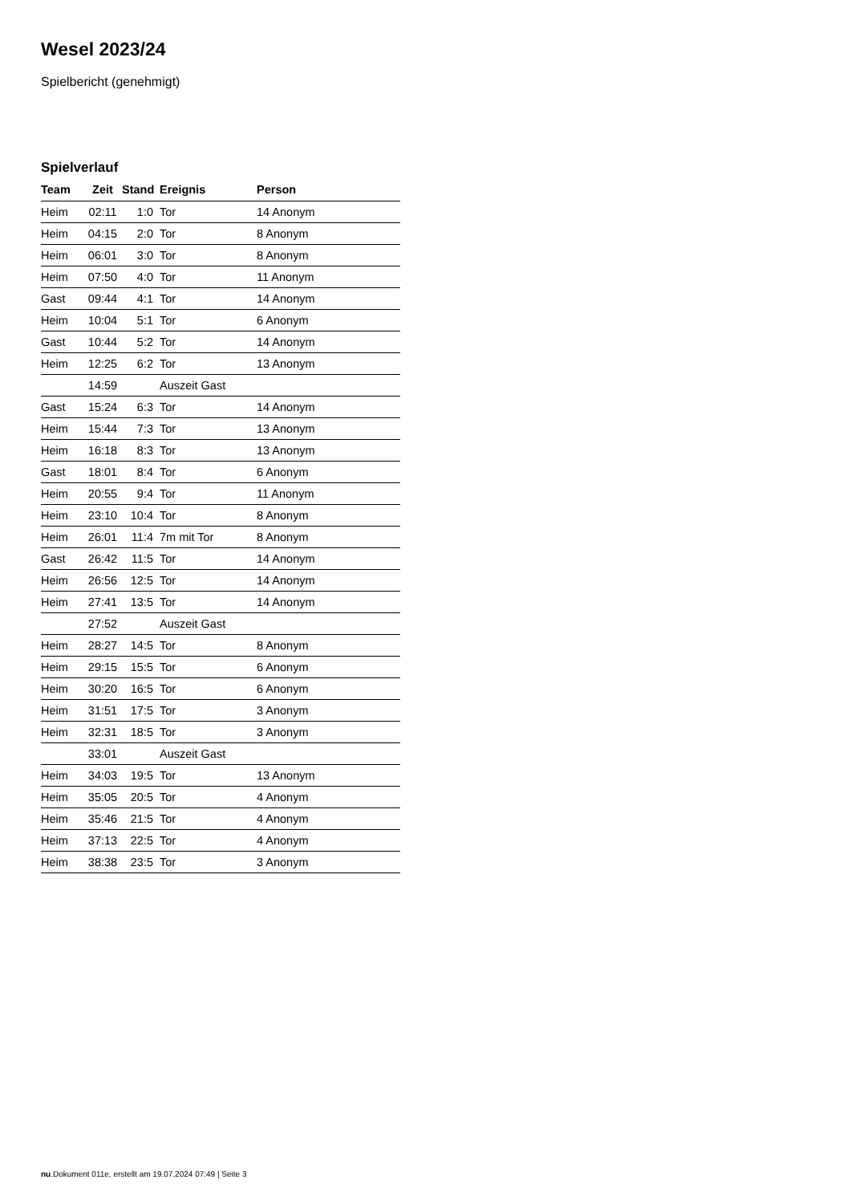Wesel 2023/24
Spielbericht (genehmigt)
Spielverlauf
| Team | Zeit | Stand | Ereignis | Person |
| --- | --- | --- | --- | --- |
| Heim | 02:11 | 1:0 | Tor | 14 Anonym |
| Heim | 04:15 | 2:0 | Tor | 8 Anonym |
| Heim | 06:01 | 3:0 | Tor | 8 Anonym |
| Heim | 07:50 | 4:0 | Tor | 11 Anonym |
| Gast | 09:44 | 4:1 | Tor | 14 Anonym |
| Heim | 10:04 | 5:1 | Tor | 6 Anonym |
| Gast | 10:44 | 5:2 | Tor | 14 Anonym |
| Heim | 12:25 | 6:2 | Tor | 13 Anonym |
| | 14:59 | | Auszeit Gast | |
| Gast | 15:24 | 6:3 | Tor | 14 Anonym |
| Heim | 15:44 | 7:3 | Tor | 13 Anonym |
| Heim | 16:18 | 8:3 | Tor | 13 Anonym |
| Gast | 18:01 | 8:4 | Tor | 6 Anonym |
| Heim | 20:55 | 9:4 | Tor | 11 Anonym |
| Heim | 23:10 | 10:4 | Tor | 8 Anonym |
| Heim | 26:01 | 11:4 | 7m mit Tor | 8 Anonym |
| Gast | 26:42 | 11:5 | Tor | 14 Anonym |
| Heim | 26:56 | 12:5 | Tor | 14 Anonym |
| Heim | 27:41 | 13:5 | Tor | 14 Anonym |
| | 27:52 | | Auszeit Gast | |
| Heim | 28:27 | 14:5 | Tor | 8 Anonym |
| Heim | 29:15 | 15:5 | Tor | 6 Anonym |
| Heim | 30:20 | 16:5 | Tor | 6 Anonym |
| Heim | 31:51 | 17:5 | Tor | 3 Anonym |
| Heim | 32:31 | 18:5 | Tor | 3 Anonym |
| | 33:01 | | Auszeit Gast | |
| Heim | 34:03 | 19:5 | Tor | 13 Anonym |
| Heim | 35:05 | 20:5 | Tor | 4 Anonym |
| Heim | 35:46 | 21:5 | Tor | 4 Anonym |
| Heim | 37:13 | 22:5 | Tor | 4 Anonym |
| Heim | 38:38 | 23:5 | Tor | 3 Anonym |
nu.Dokument 011e, erstellt am 19.07.2024 07:49 | Seite 3